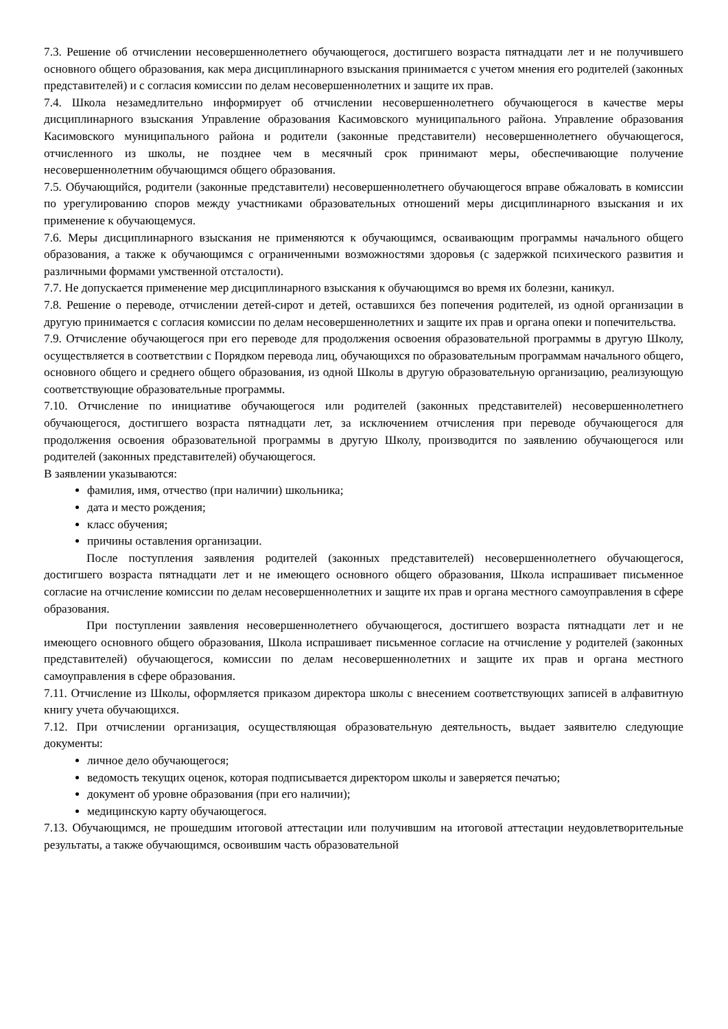7.3. Решение об отчислении несовершеннолетнего обучающегося, достигшего возраста пятнадцати лет и не получившего основного общего образования, как мера дисциплинарного взыскания принимается с учетом мнения его родителей (законных представителей) и с согласия комиссии по делам несовершеннолетних и защите их прав.
7.4. Школа незамедлительно информирует об отчислении несовершеннолетнего обучающегося в качестве меры дисциплинарного взыскания Управление образования Касимовского муниципального района. Управление образования Касимовского муниципального района и родители (законные представители) несовершеннолетнего обучающегося, отчисленного из школы, не позднее чем в месячный срок принимают меры, обеспечивающие получение несовершеннолетним обучающимся общего образования.
7.5. Обучающийся, родители (законные представители) несовершеннолетнего обучающегося вправе обжаловать в комиссии по урегулированию споров между участниками образовательных отношений меры дисциплинарного взыскания и их применение к обучающемуся.
7.6. Меры дисциплинарного взыскания не применяются к обучающимся, осваивающим программы начального общего образования, а также к обучающимся с ограниченными возможностями здоровья (с задержкой психического развития и различными формами умственной отсталости).
7.7. Не допускается применение мер дисциплинарного взыскания к обучающимся во время их болезни, каникул.
7.8. Решение о переводе, отчислении детей-сирот и детей, оставшихся без попечения родителей, из одной организации в другую принимается с согласия комиссии по делам несовершеннолетних и защите их прав и органа опеки и попечительства.
7.9. Отчисление обучающегося при его переводе для продолжения освоения образовательной программы в другую Школу, осуществляется в соответствии с Порядком перевода лиц, обучающихся по образовательным программам начального общего, основного общего и среднего общего образования, из одной Школы в другую образовательную организацию, реализующую соответствующие образовательные программы.
7.10. Отчисление по инициативе обучающегося или родителей (законных представителей) несовершеннолетнего обучающегося, достигшего возраста пятнадцати лет, за исключением отчисления при переводе обучающегося для продолжения освоения образовательной программы в другую Школу, производится по заявлению обучающегося или родителей (законных представителей) обучающегося.
В заявлении указываются:
фамилия, имя, отчество (при наличии) школьника;
дата и место рождения;
класс обучения;
причины оставления организации.
После поступления заявления родителей (законных представителей) несовершеннолетнего обучающегося, достигшего возраста пятнадцати лет и не имеющего основного общего образования, Школа испрашивает письменное согласие на отчисление комиссии по делам несовершеннолетних и защите их прав и органа местного самоуправления в сфере образования.
При поступлении заявления несовершеннолетнего обучающегося, достигшего возраста пятнадцати лет и не имеющего основного общего образования, Школа испрашивает письменное согласие на отчисление у родителей (законных представителей) обучающегося, комиссии по делам несовершеннолетних и защите их прав и органа местного самоуправления в сфере образования.
7.11. Отчисление из Школы, оформляется приказом директора школы с внесением соответствующих записей в алфавитную книгу учета обучающихся.
7.12. При отчислении организация, осуществляющая образовательную деятельность, выдает заявителю следующие документы:
личное дело обучающегося;
ведомость текущих оценок, которая подписывается директором школы и заверяется печатью;
документ об уровне образования (при его наличии);
медицинскую карту обучающегося.
7.13. Обучающимся, не прошедшим итоговой аттестации или получившим на итоговой аттестации неудовлетворительные результаты, а также обучающимся, освоившим часть образовательной